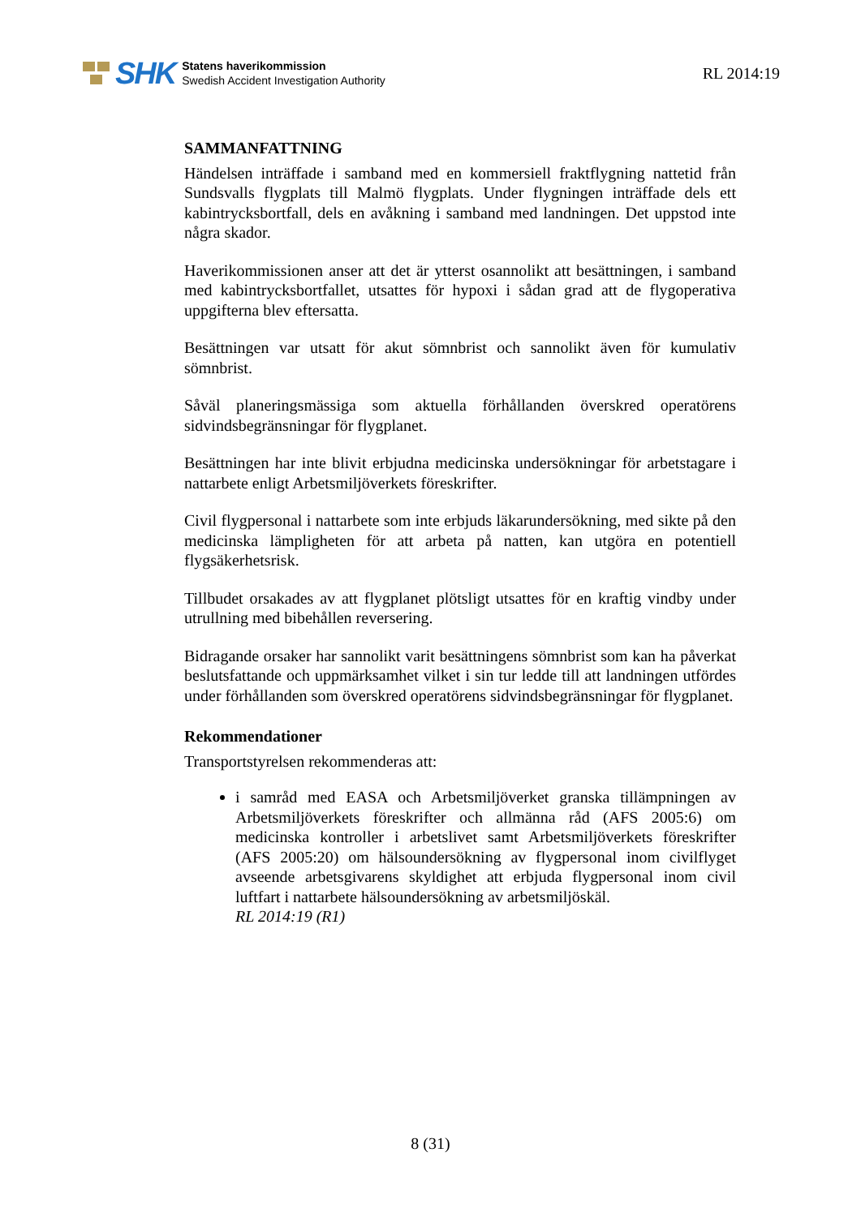SHK
Statens haverikommission
Swedish Accident Investigation Authority
RL 2014:19
SAMMANFATTNING
Händelsen inträffade i samband med en kommersiell fraktflygning nattetid från Sundsvalls flygplats till Malmö flygplats. Under flygningen inträffade dels ett kabintrycksbortfall, dels en avåkning i samband med landningen. Det uppstod inte några skador.
Haverikommissionen anser att det är ytterst osannolikt att besättningen, i samband med kabintrycksbortfallet, utsattes för hypoxi i sådan grad att de flygoperativa uppgifterna blev eftersatta.
Besättningen var utsatt för akut sömnbrist och sannolikt även för kumulativ sömnbrist.
Såväl planeringsmässiga som aktuella förhållanden överskred operatörens sidvindsbegränsningar för flygplanet.
Besättningen har inte blivit erbjudna medicinska undersökningar för arbetstagare i nattarbete enligt Arbetsmiljöverkets föreskrifter.
Civil flygpersonal i nattarbete som inte erbjuds läkarundersökning, med sikte på den medicinska lämpligheten för att arbeta på natten, kan utgöra en potentiell flygsäkerhetsrisk.
Tillbudet orsakades av att flygplanet plötsligt utsattes för en kraftig vindby under utrullning med bibehållen reversering.
Bidragande orsaker har sannolikt varit besättningens sömnbrist som kan ha påverkat beslutsfattande och uppmärksamhet vilket i sin tur ledde till att landningen utfördes under förhållanden som överskred operatörens sidvindsbegränsningar för flygplanet.
Rekommendationer
Transportstyrelsen rekommenderas att:
i samråd med EASA och Arbetsmiljöverket granska tillämpningen av Arbetsmiljöverkets föreskrifter och allmänna råd (AFS 2005:6) om medicinska kontroller i arbetslivet samt Arbetsmiljöverkets föreskrifter (AFS 2005:20) om hälsoundersökning av flygpersonal inom civilflyget avseende arbetsgivarens skyldighet att erbjuda flygpersonal inom civil luftfart i nattarbete hälsoundersökning av arbetsmiljöskäl.
RL 2014:19 (R1)
8 (31)